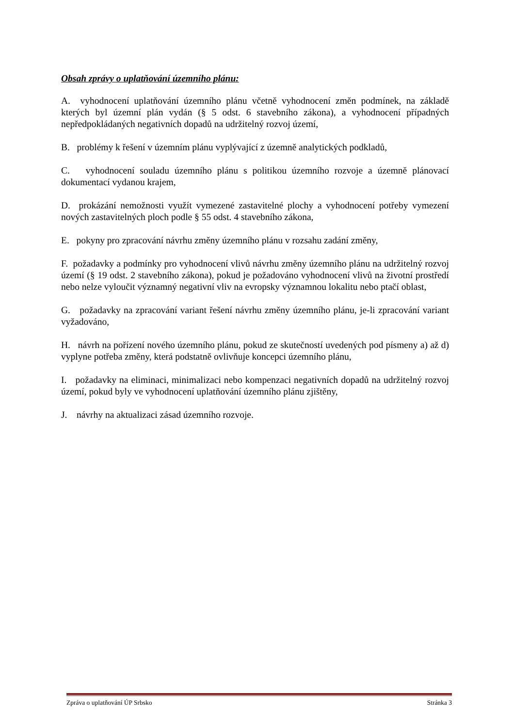Obsah zprávy o uplatňování územního plánu:
A. vyhodnocení uplatňování územního plánu včetně vyhodnocení změn podmínek, na základě kterých byl územní plán vydán (§ 5 odst. 6 stavebního zákona), a vyhodnocení případných nepředpokládaných negativních dopadů na udržitelný rozvoj území,
B. problémy k řešení v územním plánu vyplývající z územně analytických podkladů,
C. vyhodnocení souladu územního plánu s politikou územního rozvoje a územně plánovací dokumentací vydanou krajem,
D. prokázání nemožnosti využít vymezené zastavitelné plochy a vyhodnocení potřeby vymezení nových zastavitelných ploch podle § 55 odst. 4 stavebního zákona,
E. pokyny pro zpracování návrhu změny územního plánu v rozsahu zadání změny,
F. požadavky a podmínky pro vyhodnocení vlivů návrhu změny územního plánu na udržitelný rozvoj území (§ 19 odst. 2 stavebního zákona), pokud je požadováno vyhodnocení vlivů na životní prostředí nebo nelze vyloučit významný negativní vliv na evropsky významnou lokalitu nebo ptačí oblast,
G. požadavky na zpracování variant řešení návrhu změny územního plánu, je-li zpracování variant vyžadováno,
H. návrh na pořízení nového územního plánu, pokud ze skutečností uvedených pod písmeny a) až d) vyplyne potřeba změny, která podstatně ovlivňuje koncepci územního plánu,
I. požadavky na eliminaci, minimalizaci nebo kompenzaci negativních dopadů na udržitelný rozvoj území, pokud byly ve vyhodnocení uplatňování územního plánu zjištěny,
J. návrhy na aktualizaci zásad územního rozvoje.
Zpráva o uplatňování ÚP Srbsko Stránka 3